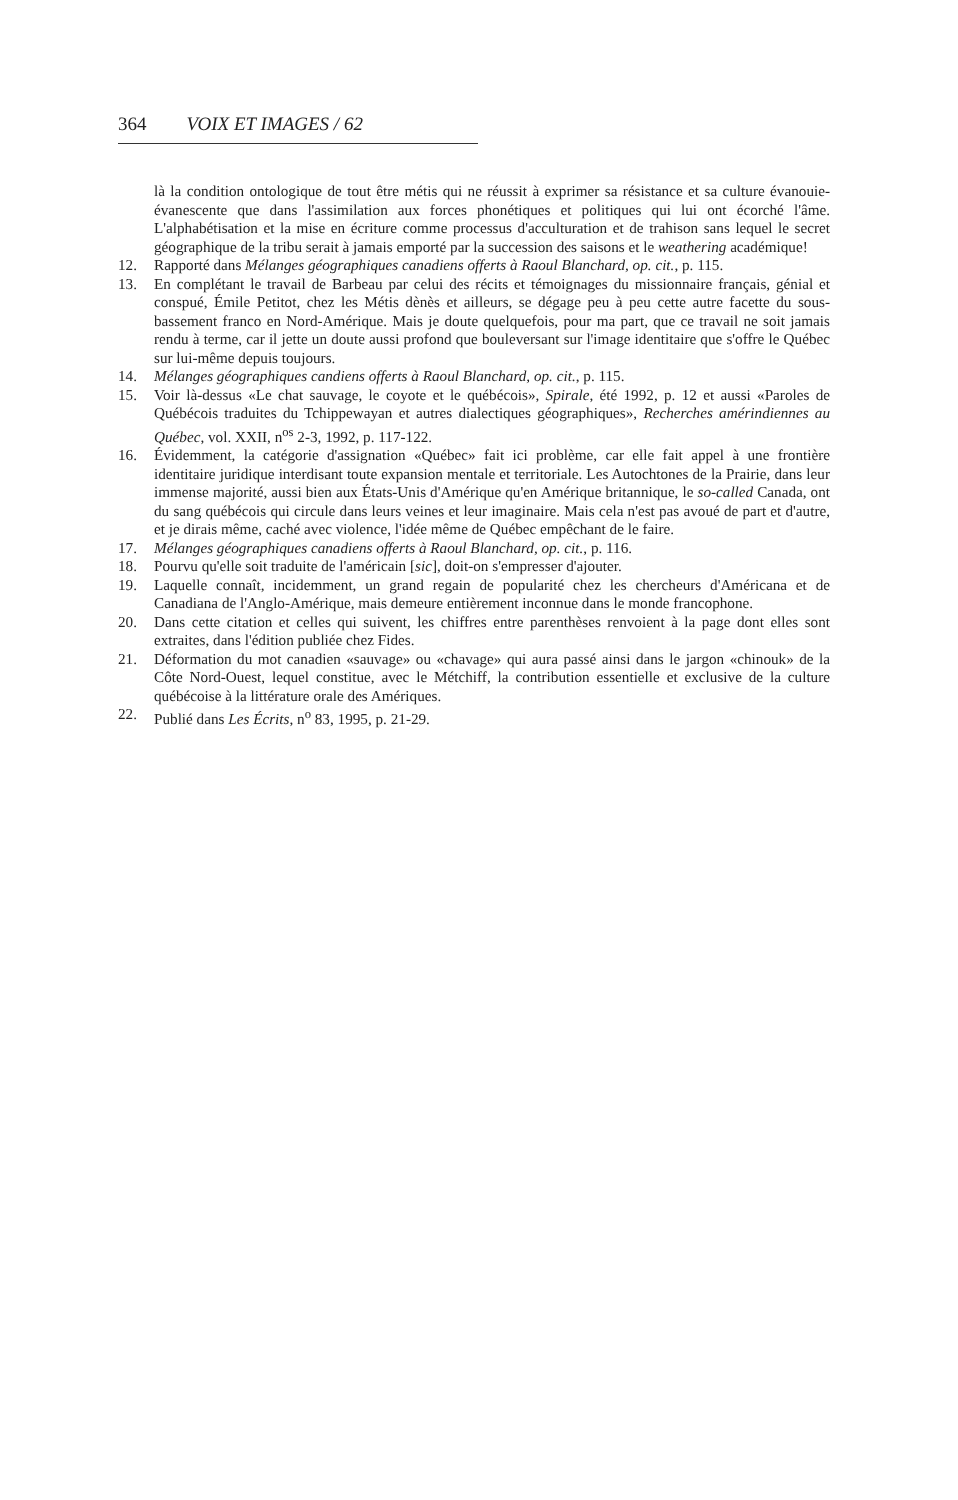364 VOIX ET IMAGES / 62
là la condition ontologique de tout être métis qui ne réussit à exprimer sa résistance et sa culture évanouie-évanescente que dans l'assimilation aux forces phonétiques et politiques qui lui ont écorché l'âme. L'alphabétisation et la mise en écriture comme processus d'acculturation et de trahison sans lequel le secret géographique de la tribu serait à jamais emporté par la succession des saisons et le weathering académique!
12. Rapporté dans Mélanges géographiques canadiens offerts à Raoul Blanchard, op. cit., p. 115.
13. En complétant le travail de Barbeau par celui des récits et témoignages du missionnaire français, génial et conspué, Émile Petitot, chez les Métis dènès et ailleurs, se dégage peu à peu cette autre facette du sous-bassement franco en Nord-Amérique. Mais je doute quelquefois, pour ma part, que ce travail ne soit jamais rendu à terme, car il jette un doute aussi profond que bouleversant sur l'image identitaire que s'offre le Québec sur lui-même depuis toujours.
14. Mélanges géographiques candiens offerts à Raoul Blanchard, op. cit., p. 115.
15. Voir là-dessus «Le chat sauvage, le coyote et le québécois», Spirale, été 1992, p. 12 et aussi «Paroles de Québécois traduites du Tchippewayan et autres dialectiques géographiques», Recherches amérindiennes au Québec, vol. XXII, n<sup>os</sup> 2-3, 1992, p. 117-122.
16. Évidemment, la catégorie d'assignation «Québec» fait ici problème, car elle fait appel à une frontière identitaire juridique interdisant toute expansion mentale et territoriale. Les Autochtones de la Prairie, dans leur immense majorité, aussi bien aux États-Unis d'Amérique qu'en Amérique britannique, le so-called Canada, ont du sang québécois qui circule dans leurs veines et leur imaginaire. Mais cela n'est pas avoué de part et d'autre, et je dirais même, caché avec violence, l'idée même de Québec empêchant de le faire.
17. Mélanges géographiques canadiens offerts à Raoul Blanchard, op. cit., p. 116.
18. Pourvu qu'elle soit traduite de l'américain [sic], doit-on s'empresser d'ajouter.
19. Laquelle connaît, incidemment, un grand regain de popularité chez les chercheurs d'Américana et de Canadiana de l'Anglo-Amérique, mais demeure entièrement inconnue dans le monde francophone.
20. Dans cette citation et celles qui suivent, les chiffres entre parenthèses renvoient à la page dont elles sont extraites, dans l'édition publiée chez Fides.
21. Déformation du mot canadien «sauvage» ou «chavage» qui aura passé ainsi dans le jargon «chinouk» de la Côte Nord-Ouest, lequel constitue, avec le Métchiff, la contribution essentielle et exclusive de la culture québécoise à la littérature orale des Amériques.
22. Publié dans Les Écrits, n<sup>o</sup> 83, 1995, p. 21-29.